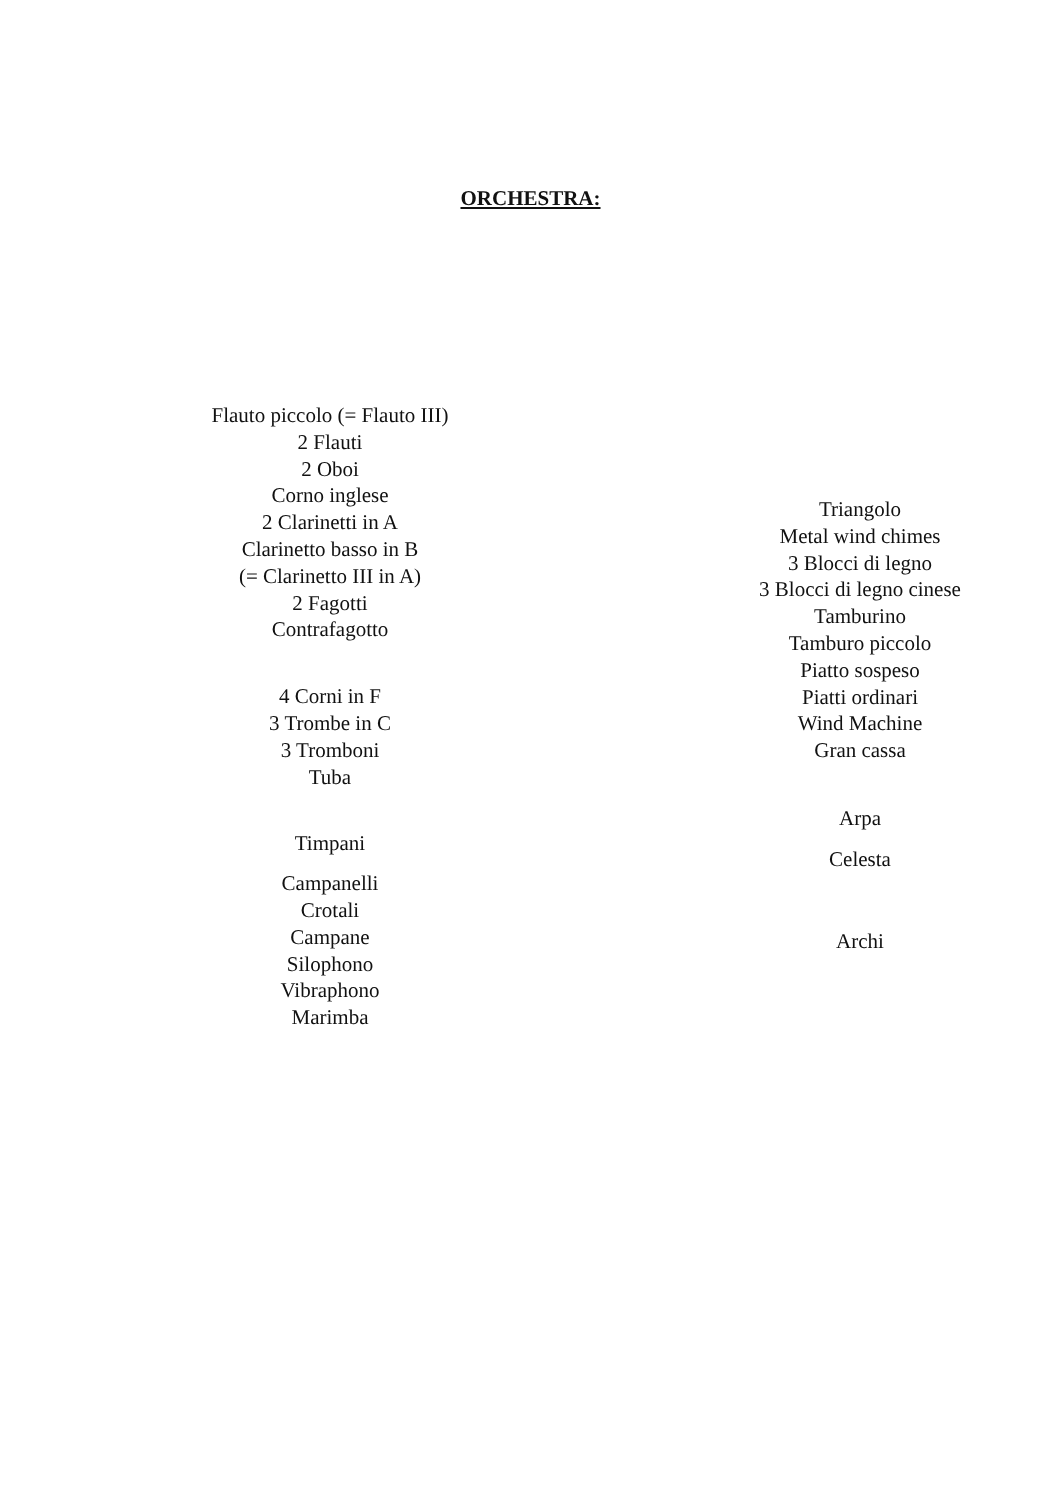ORCHESTRA:
Flauto piccolo (= Flauto III)
2 Flauti
2 Oboi
Corno inglese
2 Clarinetti in A
Clarinetto basso in B
(= Clarinetto III in A)
2 Fagotti
Contrafagotto
4 Corni in F
3 Trombe in C
3 Tromboni
Tuba
Timpani
Campanelli
Crotali
Campane
Silophono
Vibraphono
Marimba
Triangolo
Metal wind chimes
3 Blocci di legno
3 Blocci di legno cinese
Tamburino
Tamburo piccolo
Piatto sospeso
Piatti ordinari
Wind Machine
Gran cassa
Arpa
Celesta
Archi